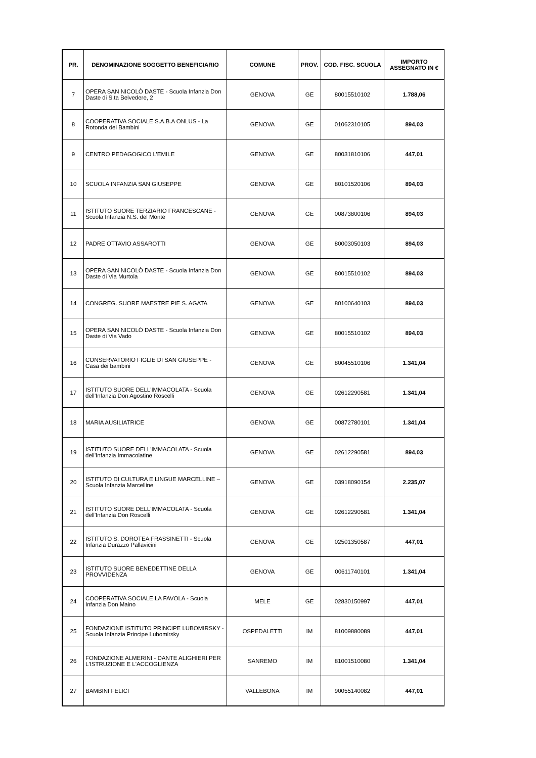| PR. | DENOMINAZIONE SOGGETTO BENEFICIARIO | COMUNE | PROV. | COD. FISC. SCUOLA | IMPORTO ASSEGNATO IN € |
| --- | --- | --- | --- | --- | --- |
| 7 | OPERA SAN NICOLÒ DASTE - Scuola Infanzia Don Daste di S.ta Belvedere, 2 | GENOVA | GE | 80015510102 | 1.788,06 |
| 8 | COOPERATIVA SOCIALE S.A.B.A ONLUS - La Rotonda dei Bambini | GENOVA | GE | 01062310105 | 894,03 |
| 9 | CENTRO PEDAGOGICO L’EMILE | GENOVA | GE | 80031810106 | 447,01 |
| 10 | SCUOLA INFANZIA SAN GIUSEPPE | GENOVA | GE | 80101520106 | 894,03 |
| 11 | ISTITUTO SUORE TERZIARIO FRANCESCANE - Scuola Infanzia N.S. del Monte | GENOVA | GE | 00873800106 | 894,03 |
| 12 | PADRE OTTAVIO ASSAROTTI | GENOVA | GE | 80003050103 | 894,03 |
| 13 | OPERA SAN NICOLÒ DASTE - Scuola Infanzia Don Daste di Via Murtola | GENOVA | GE | 80015510102 | 894,03 |
| 14 | CONGREG. SUORE MAESTRE PIE S. AGATA | GENOVA | GE | 80100640103 | 894,03 |
| 15 | OPERA SAN NICOLÒ DASTE - Scuola Infanzia Don Daste di Via Vado | GENOVA | GE | 80015510102 | 894,03 |
| 16 | CONSERVATORIO FIGLIE DI SAN GIUSEPPE - Casa dei bambini | GENOVA | GE | 80045510106 | 1.341,04 |
| 17 | ISTITUTO SUORE DELL'IMMACOLATA - Scuola dell'Infanzia Don Agostino Roscelli | GENOVA | GE | 02612290581 | 1.341,04 |
| 18 | MARIA AUSILIATRICE | GENOVA | GE | 00872780101 | 1.341,04 |
| 19 | ISTITUTO SUORE DELL'IMMACOLATA - Scuola dell'Infanzia Immacolatine | GENOVA | GE | 02612290581 | 894,03 |
| 20 | ISTITUTO DI CULTURA E LINGUE MARCELLINE – Scuola Infanzia Marcelline | GENOVA | GE | 03918090154 | 2.235,07 |
| 21 | ISTITUTO SUORE DELL'IMMACOLATA - Scuola dell'Infanzia Don Roscelli | GENOVA | GE | 02612290581 | 1.341,04 |
| 22 | ISTITUTO S. DOROTEA FRASSINETTI - Scuola Infanzia Durazzo Pallavicini | GENOVA | GE | 02501350587 | 447,01 |
| 23 | ISTITUTO SUORE BENEDETTINE DELLA PROVVIDENZA | GENOVA | GE | 00611740101 | 1.341,04 |
| 24 | COOPERATIVA SOCIALE LA FAVOLA - Scuola Infanzia Don Maino | MELE | GE | 02830150997 | 447,01 |
| 25 | FONDAZIONE ISTITUTO PRINCIPE LUBOMIRSKY - Scuola Infanzia Principe Lubomirsky | OSPEDALETTI | IM | 81009880089 | 447,01 |
| 26 | FONDAZIONE ALMERINI - DANTE ALIGHIERI PER L'ISTRUZIONE E L'ACCOGLIENZA | SANREMO | IM | 81001510080 | 1.341,04 |
| 27 | BAMBINI FELICI | VALLEBONA | IM | 90055140082 | 447,01 |